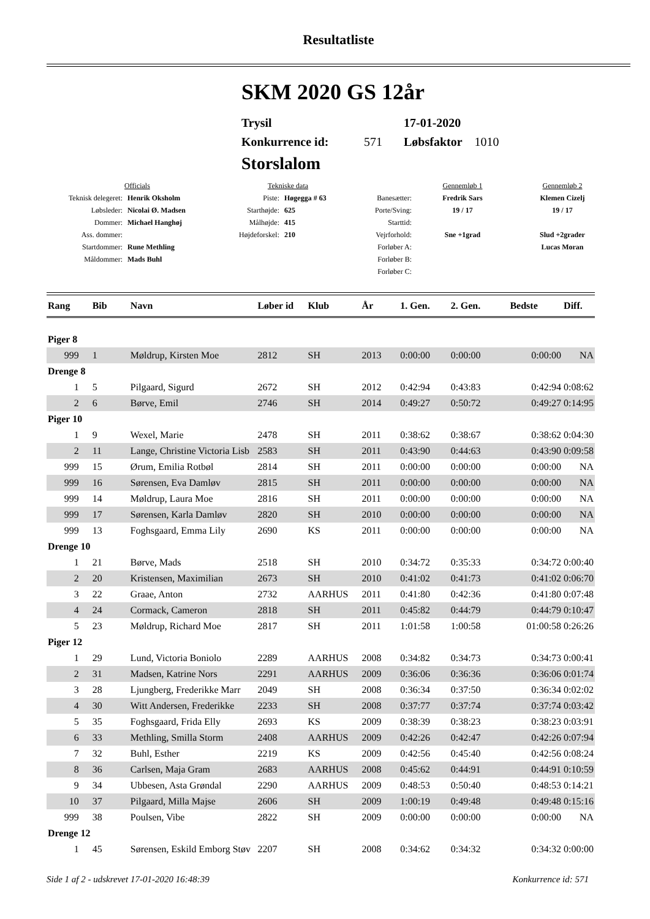Resultatliste
SKM 2020 GS 12år
Trysil 17-01-2020
Konkurrence id: 571 Løbsfaktor 1010
Storslalom
| Officials | | Tekniske data | | | Gennemløb 1 | Gennemløb 2 |
| Teknisk delegeret: | Henrik Oksholm | Piste: | Høgegga # 63 | Banesætter: | Fredrik Sars | Klemen Cizelj |
| Løbsleder: | Nicolai Ø. Madsen | Starthøjde: | 625 | Porte/Sving: | 19 / 17 | 19 / 17 |
| Dommer: | Michael Hanghøj | Målhøjde: | 415 | Starttid: | | |
| Ass. dommer: | | Højdeforskel: | 210 | Vejrforhold: | Sne +1grad | Slud +2grader |
| Startdommer: | Rune Methling | | | Forløber A: | | Lucas Moran |
| Måldommer: | Mads Buhl | | | Forløber B: | | |
| | | | | Forløber C: | | |
| Rang | Bib | Navn | Løber id | Klub | År | 1. Gen. | 2. Gen. | Bedste | Diff. |
| --- | --- | --- | --- | --- | --- | --- | --- | --- | --- |
| Piger 8 | | | | | | | | | |
| 999 | 1 | Møldrup, Kirsten Moe | 2812 | SH | 2013 | 0:00:00 | 0:00:00 | 0:00:00 | NA |
| Drenge 8 | | | | | | | | | |
| 1 | 5 | Pilgaard, Sigurd | 2672 | SH | 2012 | 0:42:94 | 0:43:83 | 0:42:94 | 0:08:62 |
| 2 | 6 | Børve, Emil | 2746 | SH | 2014 | 0:49:27 | 0:50:72 | 0:49:27 | 0:14:95 |
| Piger 10 | | | | | | | | | |
| 1 | 9 | Wexel, Marie | 2478 | SH | 2011 | 0:38:62 | 0:38:67 | 0:38:62 | 0:04:30 |
| 2 | 11 | Lange, Christine Victoria Lisb | 2583 | SH | 2011 | 0:43:90 | 0:44:63 | 0:43:90 | 0:09:58 |
| 999 | 15 | Ørum, Emilia Rotbøl | 2814 | SH | 2011 | 0:00:00 | 0:00:00 | 0:00:00 | NA |
| 999 | 16 | Sørensen, Eva Damløv | 2815 | SH | 2011 | 0:00:00 | 0:00:00 | 0:00:00 | NA |
| 999 | 14 | Møldrup, Laura Moe | 2816 | SH | 2011 | 0:00:00 | 0:00:00 | 0:00:00 | NA |
| 999 | 17 | Sørensen, Karla Damløv | 2820 | SH | 2010 | 0:00:00 | 0:00:00 | 0:00:00 | NA |
| 999 | 13 | Foghsgaard, Emma Lily | 2690 | KS | 2011 | 0:00:00 | 0:00:00 | 0:00:00 | NA |
| Drenge 10 | | | | | | | | | |
| 1 | 21 | Børve, Mads | 2518 | SH | 2010 | 0:34:72 | 0:35:33 | 0:34:72 | 0:00:40 |
| 2 | 20 | Kristensen, Maximilian | 2673 | SH | 2010 | 0:41:02 | 0:41:73 | 0:41:02 | 0:06:70 |
| 3 | 22 | Graae, Anton | 2732 | AARHUS | 2011 | 0:41:80 | 0:42:36 | 0:41:80 | 0:07:48 |
| 4 | 24 | Cormack, Cameron | 2818 | SH | 2011 | 0:45:82 | 0:44:79 | 0:44:79 | 0:10:47 |
| 5 | 23 | Møldrup, Richard Moe | 2817 | SH | 2011 | 1:01:58 | 1:00:58 | 01:00:58 | 0:26:26 |
| Piger 12 | | | | | | | | | |
| 1 | 29 | Lund, Victoria Boniolo | 2289 | AARHUS | 2008 | 0:34:82 | 0:34:73 | 0:34:73 | 0:00:41 |
| 2 | 31 | Madsen, Katrine Nors | 2291 | AARHUS | 2009 | 0:36:06 | 0:36:36 | 0:36:06 | 0:01:74 |
| 3 | 28 | Ljungberg, Frederikke Marr | 2049 | SH | 2008 | 0:36:34 | 0:37:50 | 0:36:34 | 0:02:02 |
| 4 | 30 | Witt Andersen, Frederikke | 2233 | SH | 2008 | 0:37:77 | 0:37:74 | 0:37:74 | 0:03:42 |
| 5 | 35 | Foghsgaard, Frida Elly | 2693 | KS | 2009 | 0:38:39 | 0:38:23 | 0:38:23 | 0:03:91 |
| 6 | 33 | Methling, Smilla Storm | 2408 | AARHUS | 2009 | 0:42:26 | 0:42:47 | 0:42:26 | 0:07:94 |
| 7 | 32 | Buhl, Esther | 2219 | KS | 2009 | 0:42:56 | 0:45:40 | 0:42:56 | 0:08:24 |
| 8 | 36 | Carlsen, Maja Gram | 2683 | AARHUS | 2008 | 0:45:62 | 0:44:91 | 0:44:91 | 0:10:59 |
| 9 | 34 | Ubbesen, Asta Grøndal | 2290 | AARHUS | 2009 | 0:48:53 | 0:50:40 | 0:48:53 | 0:14:21 |
| 10 | 37 | Pilgaard, Milla Majse | 2606 | SH | 2009 | 1:00:19 | 0:49:48 | 0:49:48 | 0:15:16 |
| 999 | 38 | Poulsen, Vibe | 2822 | SH | 2009 | 0:00:00 | 0:00:00 | 0:00:00 | NA |
| Drenge 12 | | | | | | | | | |
| 1 | 45 | Sørensen, Eskild Emborg Støv | 2207 | SH | 2008 | 0:34:62 | 0:34:32 | 0:34:32 | 0:00:00 |
Side 1 af 2 - udskrevet 17-01-2020 16:48:39 Konkurrence id: 571